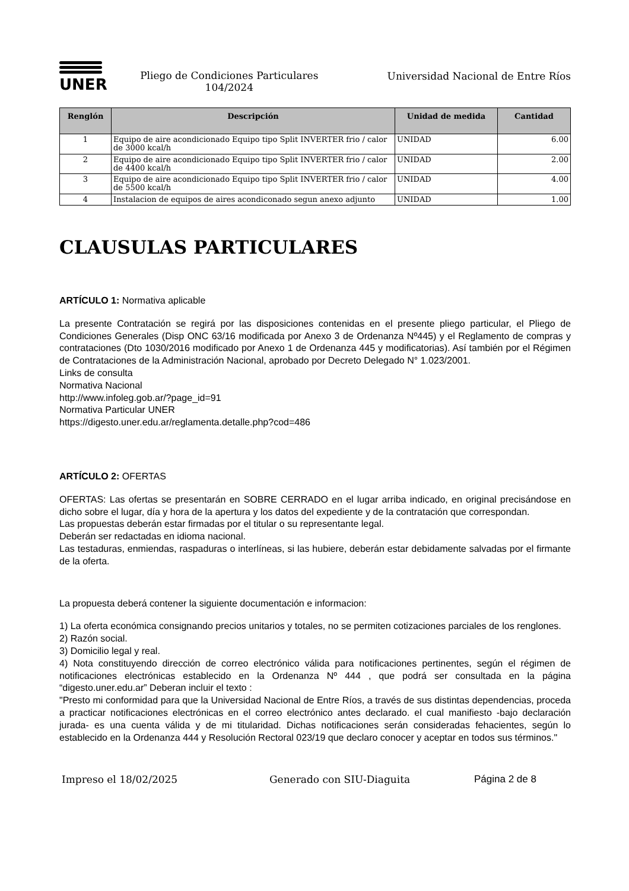UNER
Pliego de Condiciones Particulares
104/2024
Universidad Nacional de Entre Ríos
| Renglón | Descripción | Unidad de medida | Cantidad |
| --- | --- | --- | --- |
| 1 | Equipo de aire acondicionado Equipo tipo Split INVERTER frio / calor de 3000 kcal/h | UNIDAD | 6.00 |
| 2 | Equipo de aire acondicionado Equipo tipo Split INVERTER frio / calor de 4400 kcal/h | UNIDAD | 2.00 |
| 3 | Equipo de aire acondicionado Equipo tipo Split INVERTER frio / calor de 5500 kcal/h | UNIDAD | 4.00 |
| 4 | Instalacion de equipos de aires acondiconado segun anexo adjunto | UNIDAD | 1.00 |
CLAUSULAS PARTICULARES
ARTÍCULO 1: Normativa aplicable
La presente Contratación se regirá por las disposiciones contenidas en el presente pliego particular, el Pliego de Condiciones Generales (Disp ONC 63/16 modificada por Anexo 3 de Ordenanza Nº445) y el Reglamento de compras y contrataciones (Dto 1030/2016 modificado por Anexo 1 de Ordenanza 445 y modificatorias). Así también por el Régimen de Contrataciones de la Administración Nacional, aprobado por Decreto Delegado N° 1.023/2001.
Links de consulta
Normativa Nacional
http://www.infoleg.gob.ar/?page_id=91
Normativa Particular UNER
https://digesto.uner.edu.ar/reglamenta.detalle.php?cod=486
ARTÍCULO 2: OFERTAS
OFERTAS: Las ofertas se presentarán en SOBRE CERRADO en el lugar arriba indicado, en original precisándose en dicho sobre el lugar, día y hora de la apertura y los datos del expediente y de la contratación que correspondan.
Las propuestas deberán estar firmadas por el titular o su representante legal.
Deberán ser redactadas en idioma nacional.
Las testaduras, enmiendas, raspaduras o interlíneas, si las hubiere, deberán estar debidamente salvadas por el firmante de la oferta.
La propuesta deberá contener la siguiente documentación e informacion:
1) La oferta económica consignando precios unitarios y totales, no se permiten cotizaciones parciales de los renglones.
2) Razón social.
3) Domicilio legal y real.
4) Nota constituyendo dirección de correo electrónico válida para notificaciones pertinentes, según el régimen de notificaciones electrónicas establecido en la Ordenanza Nº 444 , que podrá ser consultada en la página “digesto.uner.edu.ar” Deberan incluir el texto :
"Presto mi conformidad para que la Universidad Nacional de Entre Ríos, a través de sus distintas dependencias, proceda a practicar notificaciones electrónicas en el correo electrónico antes declarado. el cual manifiesto -bajo declaración jurada- es una cuenta válida y de mi titularidad. Dichas notificaciones serán consideradas fehacientes, según lo establecido en la Ordenanza 444 y Resolución Rectoral 023/19 que declaro conocer y aceptar en todos sus términos."
Impreso el 18/02/2025 Generado con SIU-Diaguita Página 2 de 8